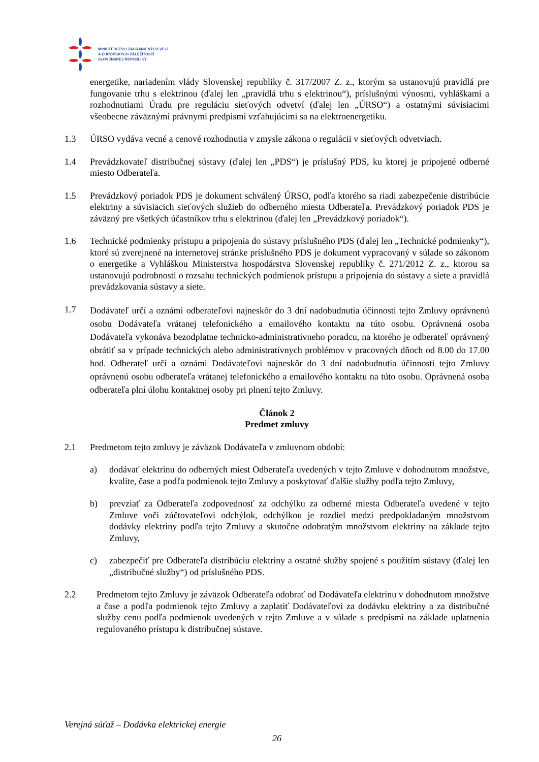MINISTERSTVO ZAHRANIČNÝCH VECÍ
A EURÓPSKYCH ZÁLEŽITOSTÍ
SLOVENSKEJ REPUBLIKY
energetike, nariadením vlády Slovenskej republiky č. 317/2007 Z. z., ktorým sa ustanovujú pravidlá pre fungovanie trhu s elektrinou (ďalej len „pravidlá trhu s elektrinou“), príslušnými výnosmi, vyhláškami a rozhodnutiami Úradu pre reguláciu sieťových odvetví (ďalej len „ÚRSO“) a ostatnými súvisiacimi všeobecne záväznými právnymi predpismi vzťahujúcimi sa na elektroenergetiku.
1.3 ÚRSO vydáva vecné a cenové rozhodnutia v zmysle zákona o regulácii v sieťových odvetviach.
1.4 Prevádzkovateľ distribučnej sústavy (ďalej len „PDS“) je príslušný PDS, ku ktorej je pripojené odberné miesto Odberateľa.
1.5 Prevádzkový poriadok PDS je dokument schválený ÚRSO, podľa ktorého sa riadi zabezpečenie distribúcie elektriny a súvisiacich sieťových služieb do odberného miesta Odberateľa. Prevádzkový poriadok PDS je záväzný pre všetkých účastníkov trhu s elektrinou (ďalej len „Prevádzkový poriadok“).
1.6 Technické podmienky prístupu a pripojenia do sústavy príslušného PDS (ďalej len „Technické podmienky“), ktoré sú zverejnené na internetovej stránke príslušného PDS je dokument vypracovaný v súlade so zákonom o energetike a Vyhláškou Ministerstva hospodárstva Slovenskej republiky č. 271/2012 Z. z., ktorou sa ustanovujú podrobnosti o rozsahu technických podmienok prístupu a pripojenia do sústavy a siete a pravidlá prevádzkovania sústavy a siete.
1.7
Dodávateľ určí a oznámi odberateľovi najneskôr do 3 dní nadobudnutia účinnosti tejto Zmluvy oprávnenú osobu Dodávateľa vrátanej telefonického a emailového kontaktu na túto osobu. Oprávnená osoba Dodávateľa vykonáva bezodplatne technicko-administratívneho poradcu, na ktorého je odberateľ oprávnený obrátiť sa v prípade technických alebo administratívnych problémov v pracovných dňoch od 8.00 do 17.00 hod. Odberateľ určí a oznámi Dodávateľovi najneskôr do 3 dní nadobudnutia účinnosti tejto Zmluvy oprávnenú osobu odberateľa vrátanej telefonického a emailového kontaktu na túto osobu. Oprávnená osoba odberateľa plní úlohu kontaktnej osoby pri plnení tejto Zmluvy.
Článok 2
Predmet zmluvy
2.1 Predmetom tejto zmluvy je záväzok Dodávateľa v zmluvnom období:
a) dodávať elektrinu do odberných miest Odberateľa uvedených v tejto Zmluve v dohodnutom množstve, kvalite, čase a podľa podmienok tejto Zmluvy a poskytovať ďalšie služby podľa tejto Zmluvy,
b) prevziať za Odberateľa zodpovednosť za odchýlku za odberné miesta Odberateľa uvedené v tejto Zmluve voči zúčtovateľovi odchýlok, odchýlkou je rozdiel medzi predpokladaným množstvom dodávky elektriny podľa tejto Zmluvy a skutočne odobratým množstvom elektriny na základe tejto Zmluvy,
c) zabezpečiť pre Odberateľa distribúciu elektriny a ostatné služby spojené s použitím sústavy (ďalej len „distribučné služby“) od príslušného PDS.
2.2 Predmetom tejto Zmluvy je záväzok Odberateľa odobrať od Dodávateľa elektrinu v dohodnutom množstve a čase a podľa podmienok tejto Zmluvy a zaplatiť Dodávateľovi za dodávku elektriny a za distribučné služby cenu podľa podmienok uvedených v tejto Zmluve a v súlade s predpismi na základe uplatnenia regulovaného prístupu k distribučnej sústave.
Verejná súťaž – Dodávka elektrickej energie
26